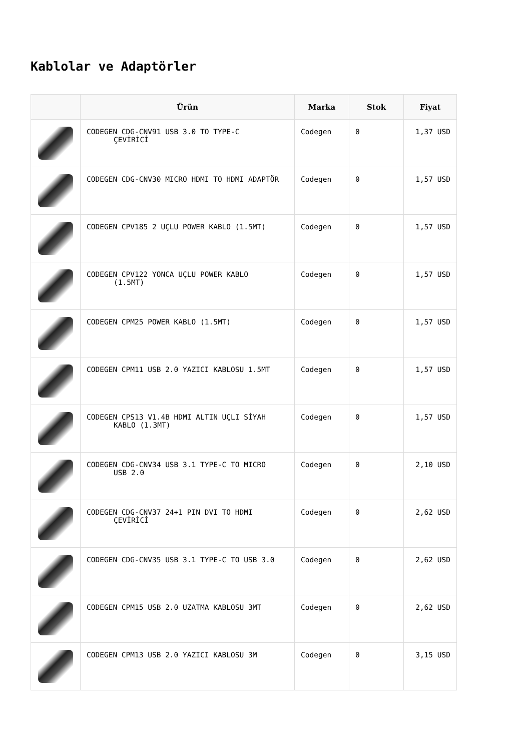Kablolar ve Adaptörler
| | Ürün | Marka | Stok | Fiyat |
| --- | --- | --- | --- | --- |
| | CODEGEN CDG-CNV91 USB 3.0 TO TYPE-C ÇEVİRİCİ | Codegen | 0 | 1,37 USD |
| | CODEGEN CDG-CNV30 MICRO HDMI TO HDMI ADAPTÖR | Codegen | 0 | 1,57 USD |
| | CODEGEN CPV185 2 UÇLU POWER KABLO (1.5MT) | Codegen | 0 | 1,57 USD |
| | CODEGEN CPV122 YONCA UÇLU POWER KABLO (1.5MT) | Codegen | 0 | 1,57 USD |
| | CODEGEN CPM25 POWER KABLO (1.5MT) | Codegen | 0 | 1,57 USD |
| | CODEGEN CPM11 USB 2.0 YAZICI KABLOSU 1.5MT | Codegen | 0 | 1,57 USD |
| | CODEGEN CPS13 V1.4B HDMI ALTIN UÇLI SİYAH KABLO (1.3MT) | Codegen | 0 | 1,57 USD |
| | CODEGEN CDG-CNV34 USB 3.1 TYPE-C TO MICRO USB 2.0 | Codegen | 0 | 2,10 USD |
| | CODEGEN CDG-CNV37 24+1 PIN DVI TO HDMI ÇEVİRİCİ | Codegen | 0 | 2,62 USD |
| | CODEGEN CDG-CNV35 USB 3.1 TYPE-C TO USB 3.0 | Codegen | 0 | 2,62 USD |
| | CODEGEN CPM15 USB 2.0 UZATMA KABLOSU 3MT | Codegen | 0 | 2,62 USD |
| | CODEGEN CPM13 USB 2.0 YAZICI KABLOSU 3M | Codegen | 0 | 3,15 USD |